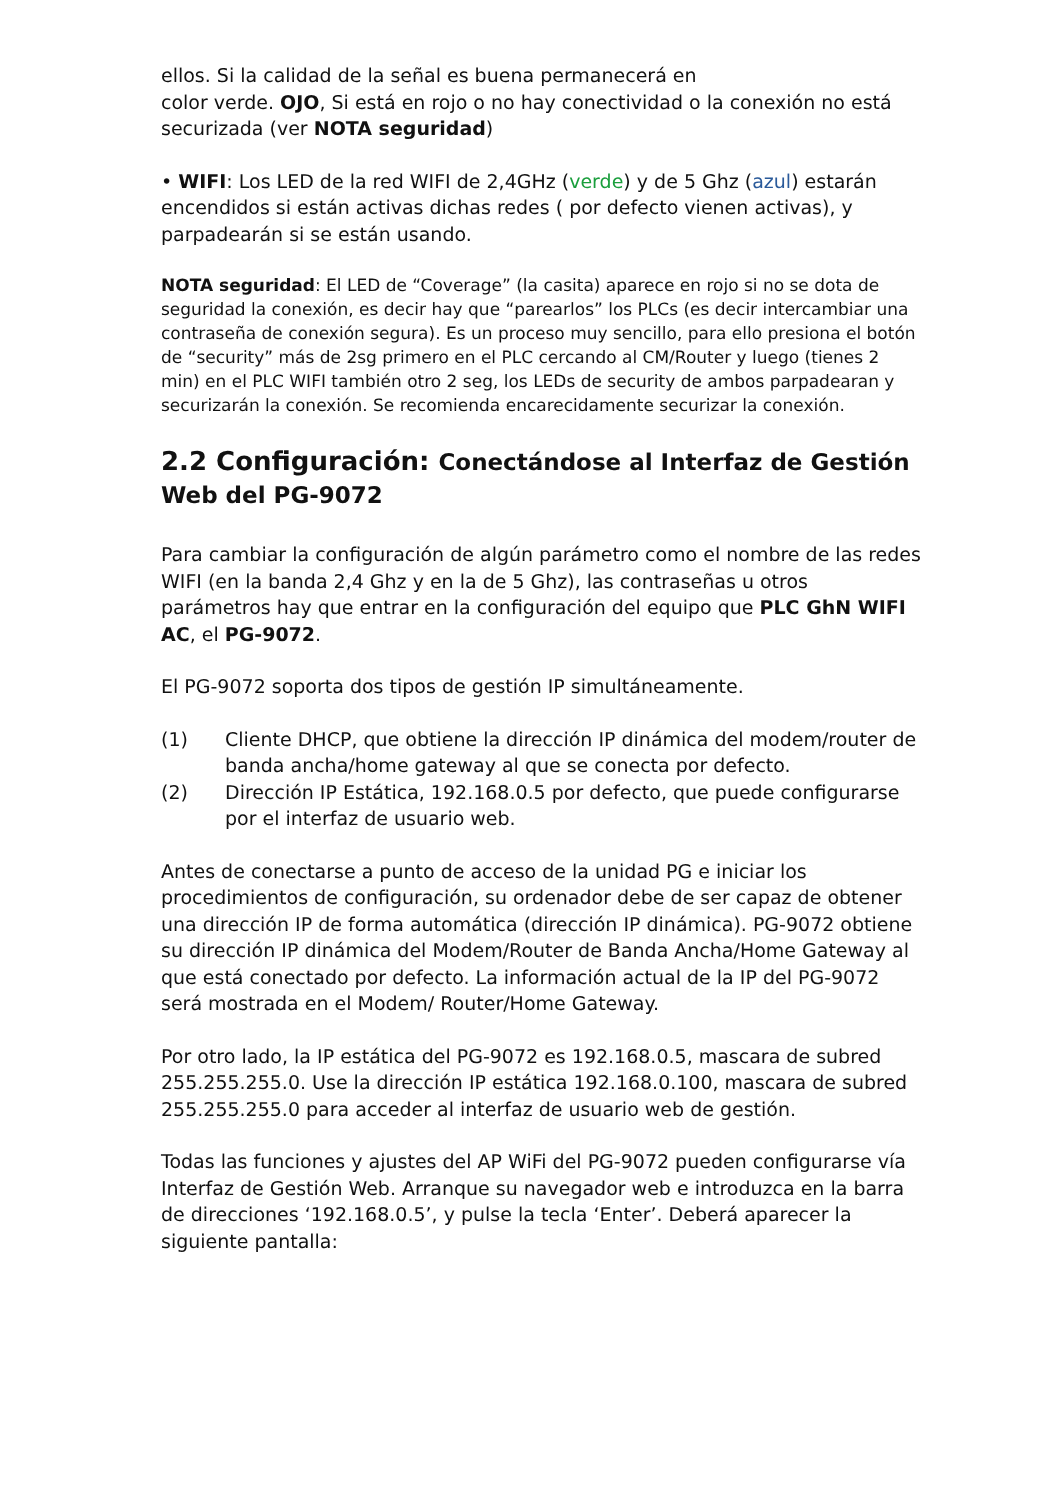ellos. Si la calidad de la señal es buena permanecerá en
color verde. OJO, Si está en rojo o no hay conectividad o la conexión no está securizada (ver NOTA seguridad)
• WIFI: Los LED de la red WIFI de 2,4GHz (verde) y de 5 Ghz (azul) estarán encendidos si están activas dichas redes ( por defecto vienen activas), y parpadearán si se están usando.
NOTA seguridad: El LED de “Coverage” (la casita) aparece en rojo si no se dota de seguridad la conexión, es decir hay que “parearlos” los PLCs (es decir intercambiar una contraseña de conexión segura). Es un proceso muy sencillo, para ello presiona el botón de “security” más de 2sg primero en el PLC cercando al CM/Router y luego (tienes 2 min) en el PLC WIFI también otro 2 seg, los LEDs de security de ambos parpadearan y securizarán la conexión. Se recomienda encarecidamente securizar la conexión.
2.2 Configuración: Conectándose al Interfaz de Gestión Web del PG-9072
Para cambiar la configuración de algún parámetro como el nombre de las redes WIFI (en la banda 2,4 Ghz y en la de 5 Ghz), las contraseñas u otros parámetros hay que entrar en la configuración del equipo que PLC GhN WIFI AC, el PG-9072.
El PG-9072 soporta dos tipos de gestión IP simultáneamente.
(1) Cliente DHCP, que obtiene la dirección IP dinámica del modem/router de banda ancha/home gateway al que se conecta por defecto.
(2) Dirección IP Estática, 192.168.0.5 por defecto, que puede configurarse por el interfaz de usuario web.
Antes de conectarse a punto de acceso de la unidad PG e iniciar los procedimientos de configuración, su ordenador debe de ser capaz de obtener una dirección IP de forma automática (dirección IP dinámica). PG-9072 obtiene su dirección IP dinámica del Modem/Router de Banda Ancha/Home Gateway al que está conectado por defecto. La información actual de la IP del PG-9072 será mostrada en el Modem/ Router/Home Gateway.
Por otro lado, la IP estática del PG-9072 es 192.168.0.5, mascara de subred 255.255.255.0. Use la dirección IP estática 192.168.0.100, mascara de subred 255.255.255.0 para acceder al interfaz de usuario web de gestión.
Todas las funciones y ajustes del AP WiFi del PG-9072 pueden configurarse vía Interfaz de Gestión Web. Arranque su navegador web e introduzca en la barra de direcciones ‘192.168.0.5’, y pulse la tecla ‘Enter’. Deberá aparecer la siguiente pantalla: